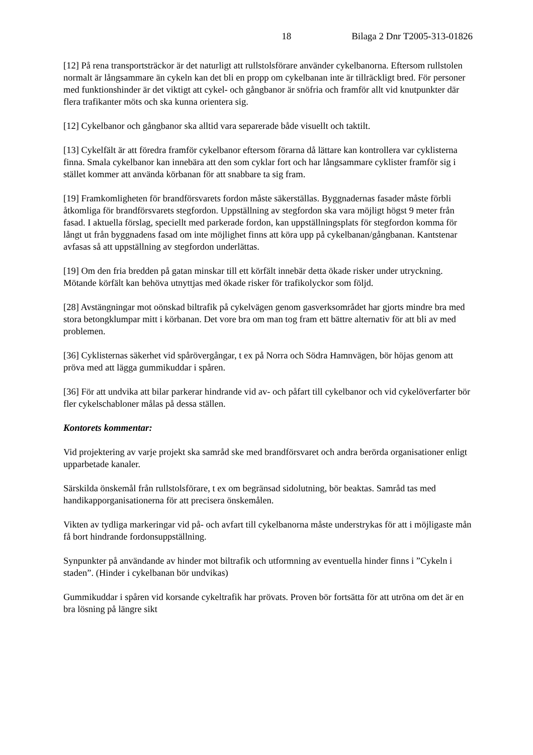18 Bilaga 2 Dnr T2005-313-01826
[12] På rena transportsträckor är det naturligt att rullstolsförare använder cykelbanorna. Eftersom rullstolen normalt är långsammare än cykeln kan det bli en propp om cykelbanan inte är tillräckligt bred. För personer med funktionshinder är det viktigt att cykel- och gångbanor är snöfria och framför allt vid knutpunkter där flera trafikanter möts och ska kunna orientera sig.
[12] Cykelbanor och gångbanor ska alltid vara separerade både visuellt och taktilt.
[13] Cykelfält är att föredra framför cykelbanor eftersom förarna då lättare kan kontrollera var cyklisterna finna. Smala cykelbanor kan innebära att den som cyklar fort och har långsammare cyklister framför sig i stället kommer att använda körbanan för att snabbare ta sig fram.
[19] Framkomligheten för brandförsvarets fordon måste säkerställas. Byggnadernas fasader måste förbli åtkomliga för brandförsvarets stegfordon. Uppställning av stegfordon ska vara möjligt högst 9 meter från fasad. I aktuella förslag, speciellt med parkerade fordon, kan uppställningsplats för stegfordon komma för långt ut från byggnadens fasad om inte möjlighet finns att köra upp på cykelbanan/gångbanan. Kantstenar avfasas så att uppställning av stegfordon underlättas.
[19] Om den fria bredden på gatan minskar till ett körfält innebär detta ökade risker under utryckning. Mötande körfält kan behöva utnyttjas med ökade risker för trafikolyckor som följd.
[28] Avstängningar mot oönskad biltrafik på cykelvägen genom gasverksområdet har gjorts mindre bra med stora betongklumpar mitt i körbanan. Det vore bra om man tog fram ett bättre alternativ för att bli av med problemen.
[36] Cyklisternas säkerhet vid spårövergångar, t ex på Norra och Södra Hamnvägen, bör höjas genom att pröva med att lägga gummikuddar i spåren.
[36] För att undvika att bilar parkerar hindrande vid av- och påfart till cykelbanor och vid cykelöverfarter bör fler cykelschabloner målas på dessa ställen.
Kontorets kommentar:
Vid projektering av varje projekt ska samråd ske med brandförsvaret och andra berörda organisationer enligt upparbetade kanaler.
Särskilda önskemål från rullstolsförare, t ex om begränsad sidolutning, bör beaktas. Samråd tas med handikapporganisationerna för att precisera önskemålen.
Vikten av tydliga markeringar vid på- och avfart till cykelbanorna måste understrykas för att i möjligaste mån få bort hindrande fordonsuppställning.
Synpunkter på användande av hinder mot biltrafik och utformning av eventuella hinder finns i ”Cykeln i staden”. (Hinder i cykelbanan bör undvikas)
Gummikuddar i spåren vid korsande cykeltrafik har prövats. Proven bör fortsätta för att utröna om det är en bra lösning på längre sikt